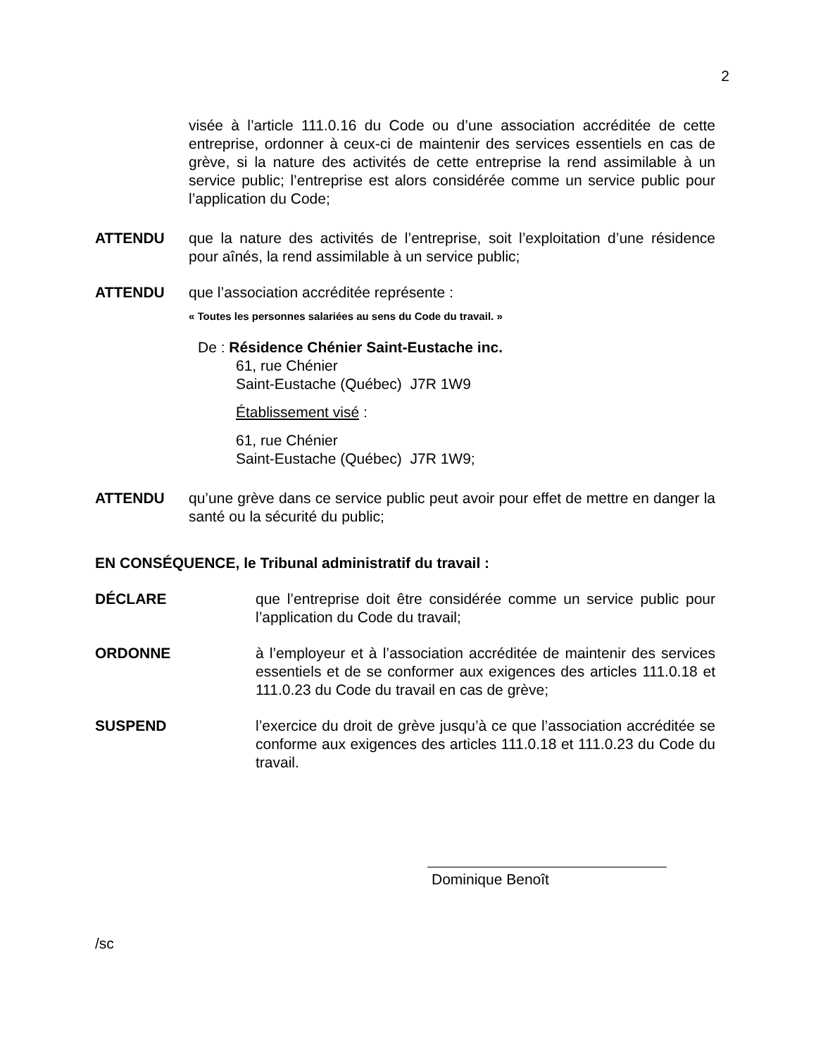2
visée à l’article 111.0.16 du Code ou d’une association accréditée de cette entreprise, ordonner à ceux-ci de maintenir des services essentiels en cas de grève, si la nature des activités de cette entreprise la rend assimilable à un service public; l’entreprise est alors considérée comme un service public pour l’application du Code;
ATTENDU que la nature des activités de l’entreprise, soit l’exploitation d’une résidence pour aînés, la rend assimilable à un service public;
ATTENDU que l’association accréditée représente :
« Toutes les personnes salariées au sens du Code du travail. »
De : Résidence Chénier Saint-Eustache inc.
61, rue Chénier
Saint-Eustache (Québec) J7R 1W9
Établissement visé :
61, rue Chénier
Saint-Eustache (Québec) J7R 1W9;
ATTENDU qu’une grève dans ce service public peut avoir pour effet de mettre en danger la santé ou la sécurité du public;
EN CONSÉQUENCE, le Tribunal administratif du travail :
DÉCLARE que l’entreprise doit être considérée comme un service public pour l’application du Code du travail;
ORDONNE à l’employeur et à l’association accréditée de maintenir des services essentiels et de se conformer aux exigences des articles 111.0.18 et 111.0.23 du Code du travail en cas de grève;
SUSPEND l’exercice du droit de grève jusqu’à ce que l’association accréditée se conforme aux exigences des articles 111.0.18 et 111.0.23 du Code du travail.
Dominique Benoît
/sc